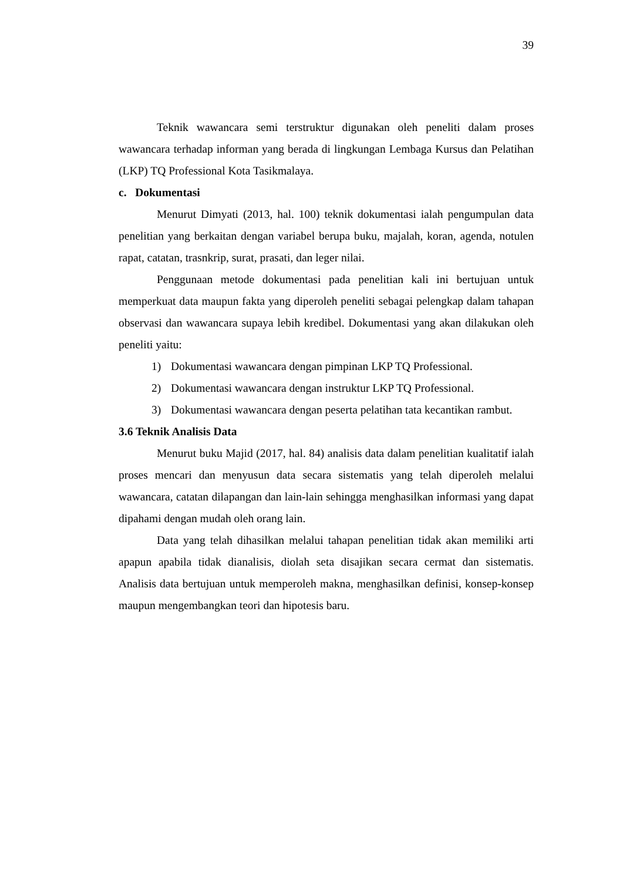39
Teknik wawancara semi terstruktur digunakan oleh peneliti dalam proses wawancara terhadap informan yang berada di lingkungan Lembaga Kursus dan Pelatihan (LKP) TQ Professional Kota Tasikmalaya.
c. Dokumentasi
Menurut Dimyati (2013, hal. 100) teknik dokumentasi ialah pengumpulan data penelitian yang berkaitan dengan variabel berupa buku, majalah, koran, agenda, notulen rapat, catatan, trasnkrip, surat, prasati, dan leger nilai.
Penggunaan metode dokumentasi pada penelitian kali ini bertujuan untuk memperkuat data maupun fakta yang diperoleh peneliti sebagai pelengkap dalam tahapan observasi dan wawancara supaya lebih kredibel. Dokumentasi yang akan dilakukan oleh peneliti yaitu:
1) Dokumentasi wawancara dengan pimpinan LKP TQ Professional.
2) Dokumentasi wawancara dengan instruktur LKP TQ Professional.
3) Dokumentasi wawancara dengan peserta pelatihan tata kecantikan rambut.
3.6 Teknik Analisis Data
Menurut buku Majid (2017, hal. 84) analisis data dalam penelitian kualitatif ialah proses mencari dan menyusun data secara sistematis yang telah diperoleh melalui wawancara, catatan dilapangan dan lain-lain sehingga menghasilkan informasi yang dapat dipahami dengan mudah oleh orang lain.
Data yang telah dihasilkan melalui tahapan penelitian tidak akan memiliki arti apapun apabila tidak dianalisis, diolah seta disajikan secara cermat dan sistematis. Analisis data bertujuan untuk memperoleh makna, menghasilkan definisi, konsep-konsep maupun mengembangkan teori dan hipotesis baru.